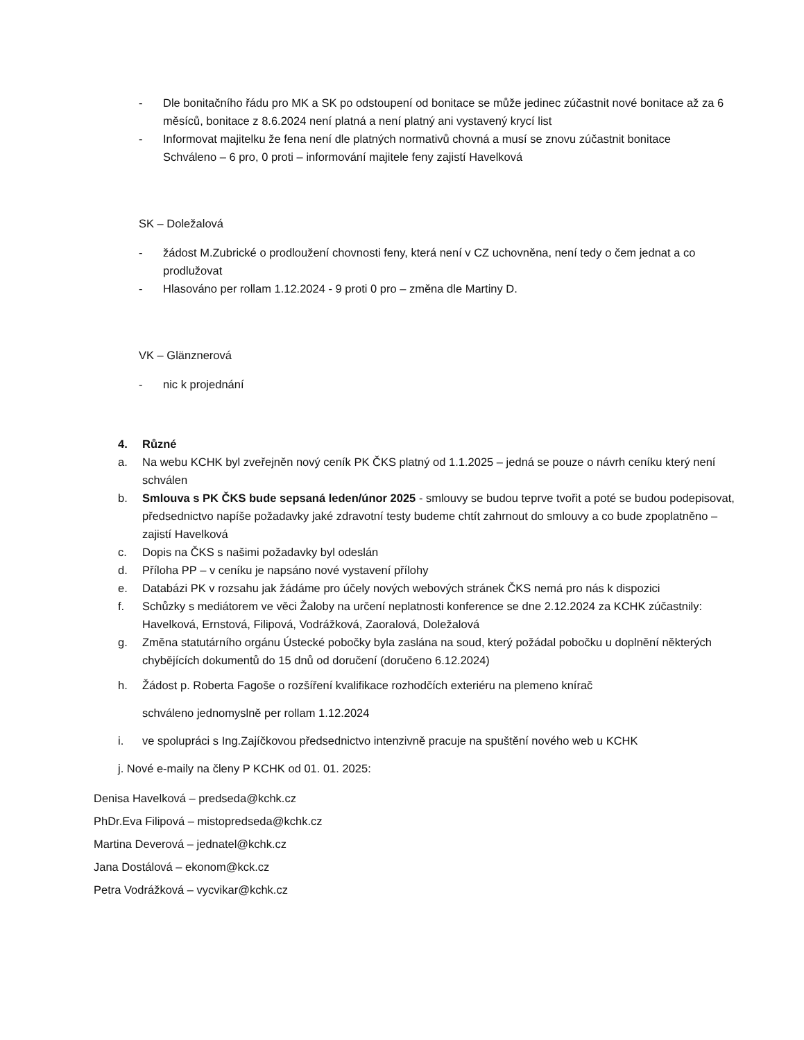- Dle bonitačního řádu pro MK a SK po odstoupení od bonitace se může jedinec zúčastnit nové bonitace až za 6 měsíců, bonitace z 8.6.2024 není platná a není platný ani vystavený krycí list
- Informovat majitelku že fena není dle platných normativů chovná a musí se znovu zúčastnit bonitace
Schváleno – 6 pro, 0 proti – informování majitele feny zajistí Havelková
SK – Doležalová
- žádost M.Zubrické o prodloužení chovnosti feny, která není v CZ uchovněna, není tedy o čem jednat a co prodlužovat
- Hlasováno per rollam 1.12.2024 - 9 proti 0 pro – změna dle Martiny D.
VK – Glänznerová
- nic k projednání
4. Různé
a. Na webu KCHK byl zveřejněn nový ceník PK ČKS platný od 1.1.2025 – jedná se pouze o návrh ceníku který není schválen
b. Smlouva s PK ČKS bude sepsaná leden/únor 2025 - smlouvy se budou teprve tvořit a poté se budou podepisovat, předsednictvo napíše požadavky jaké zdravotní testy budeme chtít zahrnout do smlouvy a co bude zpoplatněno –zajistí Havelková
c. Dopis na ČKS s našimi požadavky byl odeslán
d. Příloha PP – v ceníku je napsáno nové vystavení přílohy
e. Databázi PK v rozsahu jak žádáme pro účely nových webových stránek ČKS nemá pro nás k dispozici
f. Schůzky s mediátorem ve věci Žaloby na určení neplatnosti konference se dne 2.12.2024 za KCHK zúčastnily: Havelková, Ernstová, Filipová, Vodrážková, Zaoralová, Doležalová
g. Změna statutárního orgánu Ústecké pobočky byla zaslána na soud, který požádal pobočku u doplnění některých chybějících dokumentů do 15 dnů od doručení (doručeno 6.12.2024)
h. Žádost p. Roberta Fagoše o rozšíření kvalifikace rozhodčích exteriéru na plemeno knírač
schváleno jednomyslně per rollam 1.12.2024
i. ve spolupráci s Ing.Zajíčkovou předsednictvo intenzivně pracuje na spuštění nového web u KCHK
j. Nové e-maily na členy P KCHK od 01. 01. 2025:
Denisa Havelková – predseda@kchk.cz
PhDr.Eva Filipová – mistopredseda@kchk.cz
Martina Deverová – jednatel@kchk.cz
Jana Dostálová – ekonom@kck.cz
Petra Vodrážková – vycvikar@kchk.cz